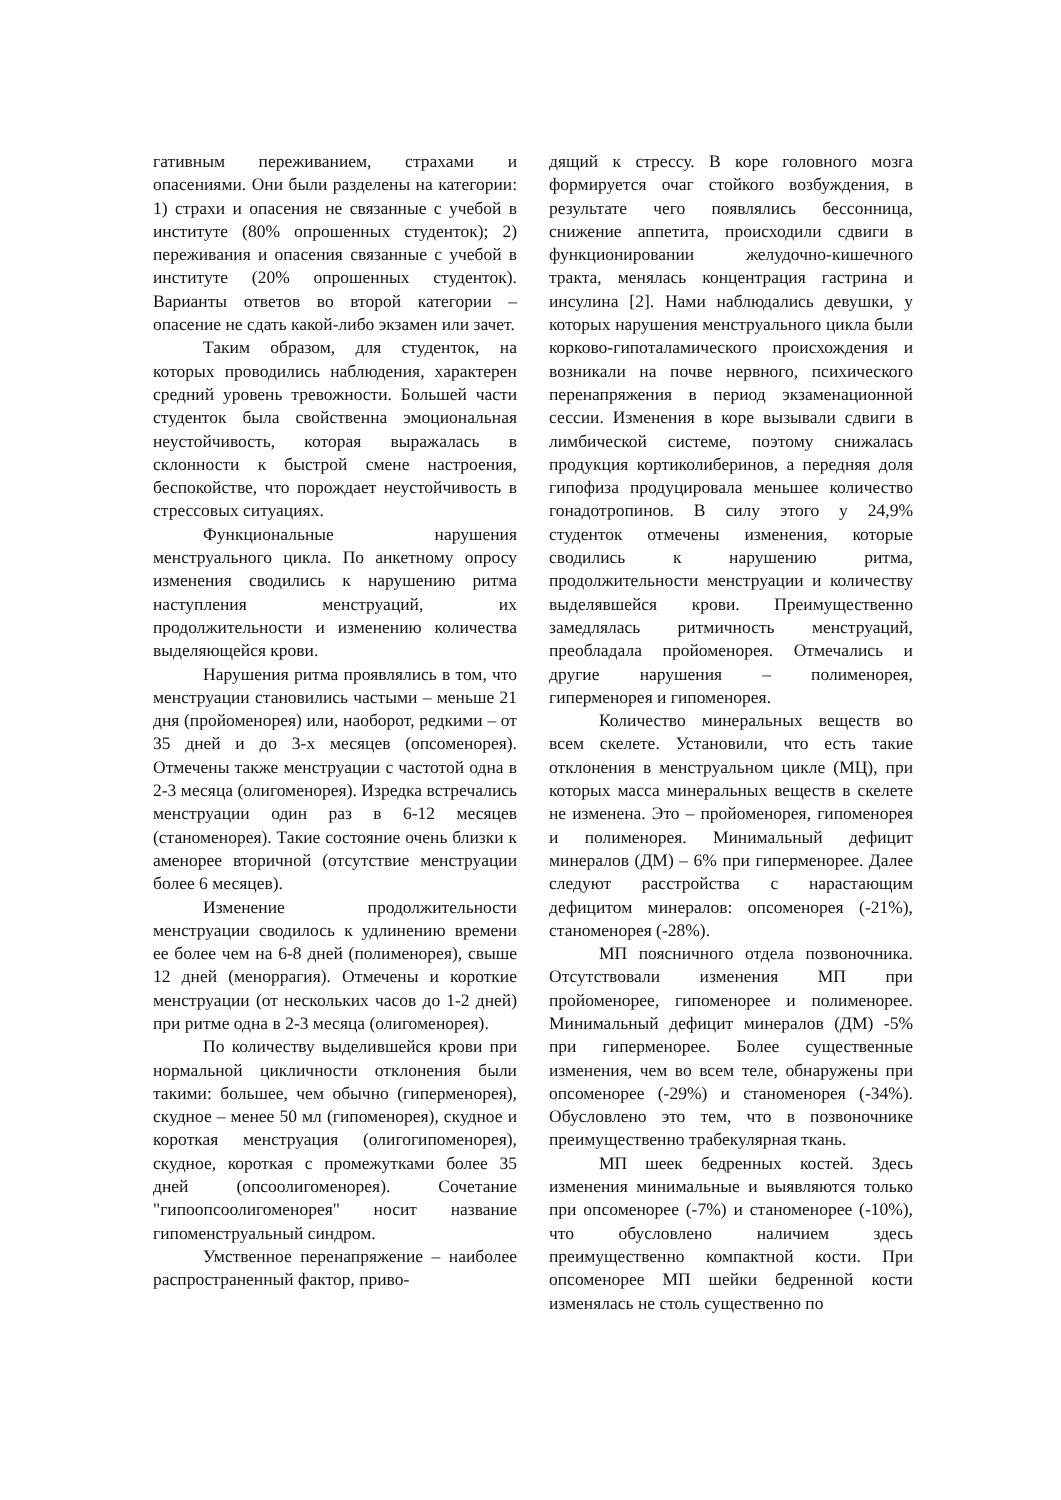гативным переживанием, страхами и опасениями. Они были разделены на категории: 1) страхи и опасения не связанные с учебой в институте (80% опрошенных студенток); 2) переживания и опасения связанные с учебой в институте (20% опрошенных студенток). Варианты ответов во второй категории – опасение не сдать какой-либо экзамен или зачет.
Таким образом, для студенток, на которых проводились наблюдения, характерен средний уровень тревожности. Большей части студенток была свойственна эмоциональная неустойчивость, которая выражалась в склонности к быстрой смене настроения, беспокойстве, что порождает неустойчивость в стрессовых ситуациях.
Функциональные нарушения менструального цикла. По анкетному опросу изменения сводились к нарушению ритма наступления менструаций, их продолжительности и изменению количества выделяющейся крови.
Нарушения ритма проявлялись в том, что менструации становились частыми – меньше 21 дня (пройоменорея) или, наоборот, редкими – от 35 дней и до 3-х месяцев (опсоменорея). Отмечены также менструации с частотой одна в 2-3 месяца (олигоменорея). Изредка встречались менструации один раз в 6-12 месяцев (станоменорея). Такие состояние очень близки к аменорее вторичной (отсутствие менструации более 6 месяцев).
Изменение продолжительности менструации сводилось к удлинению времени ее более чем на 6-8 дней (полименорея), свыше 12 дней (меноррагия). Отмечены и короткие менструации (от нескольких часов до 1-2 дней) при ритме одна в 2-3 месяца (олигоменорея).
По количеству выделившейся крови при нормальной цикличности отклонения были такими: большее, чем обычно (гиперменорея), скудное – менее 50 мл (гипоменорея), скудное и короткая менструация (олигогипоменорея), скудное, короткая с промежутками более 35 дней (опсоолигоменорея). Сочетание "гипоопсоолигоменорея" носит название гипоменструальный синдром.
Умственное перенапряжение – наиболее распространенный фактор, приво-
дящий к стрессу. В коре головного мозга формируется очаг стойкого возбуждения, в результате чего появлялись бессонница, снижение аппетита, происходили сдвиги в функционировании желудочно-кишечного тракта, менялась концентрация гастрина и инсулина [2]. Нами наблюдались девушки, у которых нарушения менструального цикла были корково-гипоталамического происхождения и возникали на почве нервного, психического перенапряжения в период экзаменационной сессии. Изменения в коре вызывали сдвиги в лимбической системе, поэтому снижалась продукция кортиколиберинов, а передняя доля гипофиза продуцировала меньшее количество гонадотропинов. В силу этого у 24,9% студенток отмечены изменения, которые сводились к нарушению ритма, продолжительности менструации и количеству выделявшейся крови. Преимущественно замедлялась ритмичность менструаций, преобладала пройоменорея. Отмечались и другие нарушения – полименорея, гиперменорея и гипоменорея.
Количество минеральных веществ во всем скелете. Установили, что есть такие отклонения в менструальном цикле (МЦ), при которых масса минеральных веществ в скелете не изменена. Это – пройоменорея, гипоменорея и полименорея. Минимальный дефицит минералов (ДМ) – 6% при гиперменорее. Далее следуют расстройства с нарастающим дефицитом минералов: опсоменорея (-21%), станоменорея (-28%).
МП поясничного отдела позвоночника. Отсутствовали изменения МП при пройоменорее, гипоменорее и полименорее. Минимальный дефицит минералов (ДМ) -5% при гиперменорее. Более существенные изменения, чем во всем теле, обнаружены при опсоменорее (-29%) и станоменорея (-34%). Обусловлено это тем, что в позвоночнике преимущественно трабекулярная ткань.
МП шеек бедренных костей. Здесь изменения минимальные и выявляются только при опсоменорее (-7%) и станоменорее (-10%), что обусловлено наличием здесь преимущественно компактной кости. При опсоменорее МП шейки бедренной кости изменялась не столь существенно по